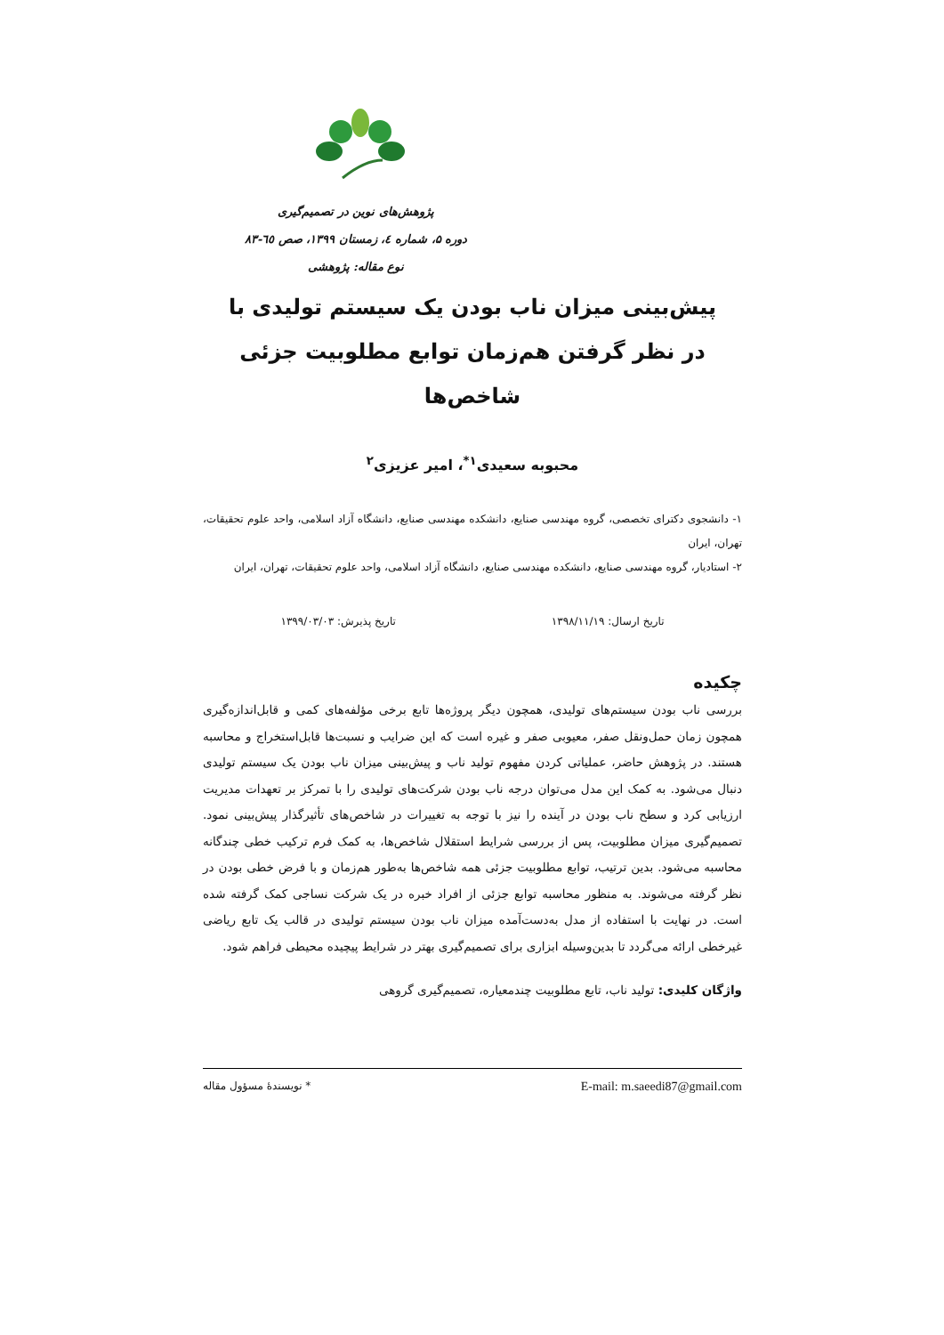پژوهش‌های نوین در تصمیم‌گیری
دوره ۵، شماره ٤، زمستان ۱۳۹۹، صص ٦٥-۸۳
نوع مقاله: پژوهشی
پیش‌بینی میزان ناب بودن یک سیستم تولیدی با
در نظر گرفتن هم‌زمان توابع مطلوبیت جزئی شاخص‌ها
محبوبه سعیدی<sup>۱*</sup>، امیر عزیزی<sup>۲</sup>
۱- دانشجوی دکترای تخصصی، گروه مهندسی صنایع، دانشکده مهندسی صنایع، دانشگاه آزاد اسلامی، واحد علوم تحقیقات، تهران، ایران
۲- استادیار، گروه مهندسی صنایع، دانشکده مهندسی صنایع، دانشگاه آزاد اسلامی، واحد علوم تحقیقات، تهران، ایران
تاریخ ارسال: ۱۳۹۸/۱۱/۱۹ تاریخ پذیرش: ۱۳۹۹/۰۳/۰۳
چکیده
بررسی ناب بودن سیستم‌های تولیدی، همچون دیگر پروژه‌ها تابع برخی مؤلفه‌های کمی و قابل‌اندازه‌گیری همچون زمان حمل‌ونقل صفر، معیوبی صفر و غیره است که این ضرایب و نسبت‌ها قابل‌استخراج و محاسبه هستند. در پژوهش حاضر، عملیاتی کردن مفهوم تولید ناب و پیش‌بینی میزان ناب بودن یک سیستم تولیدی دنبال می‌شود. به کمک این مدل می‌توان درجه ناب بودن شرکت‌های تولیدی را با تمرکز بر تعهدات مدیریت ارزیابی کرد و سطح ناب بودن در آینده را نیز با توجه به تغییرات در شاخص‌های تأثیرگذار پیش‌بینی نمود. تصمیم‌گیری میزان مطلوبیت، پس از بررسی شرایط استقلال شاخص‌ها، به کمک فرم ترکیب خطی چندگانه محاسبه می‌شود. بدین ترتیب، توابع مطلوبیت جزئی همه شاخص‌ها به‌طور هم‌زمان و با فرض خطی بودن در نظر گرفته می‌شوند. به منظور محاسبه توابع جزئی از افراد خبره در یک شرکت نساجی کمک گرفته شده است. در نهایت با استفاده از مدل به‌دست‌آمده میزان ناب بودن سیستم تولیدی در قالب یک تابع ریاضی غیرخطی ارائه می‌گردد تا بدین‌وسیله ابزاری برای تصمیم‌گیری بهتر در شرایط پیچیده محیطی فراهم شود.
واژگان کلیدی: تولید ناب، تابع مطلوبیت چندمعیاره، تصمیم‌گیری گروهی
* نویسندهٔ مسؤول مقاله E-mail: m.saeedi87@gmail.com